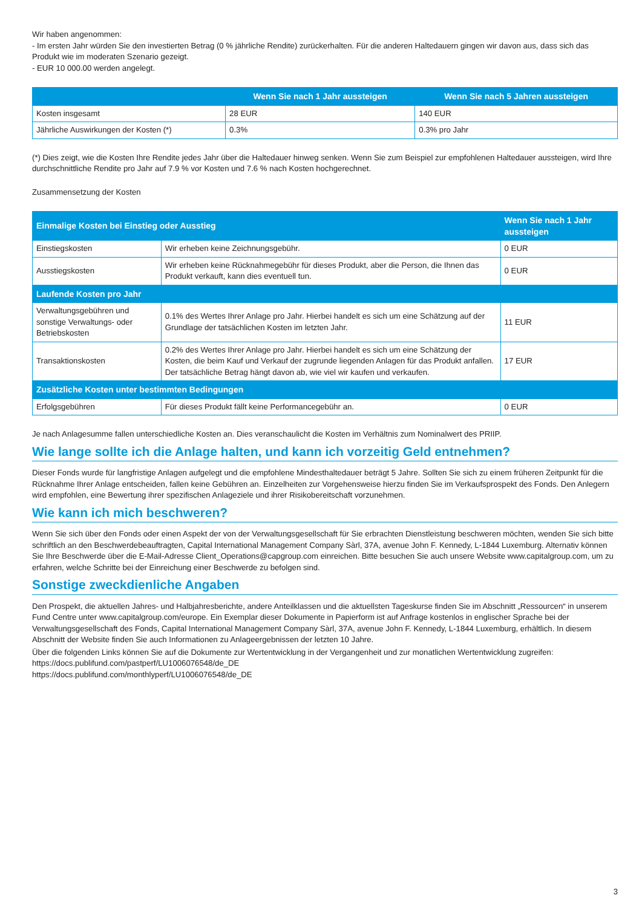Wir haben angenommen:
- Im ersten Jahr würden Sie den investierten Betrag (0 % jährliche Rendite) zurückerhalten. Für die anderen Haltedauern gingen wir davon aus, dass sich das Produkt wie im moderaten Szenario gezeigt.
- EUR 10 000.00 werden angelegt.
| | Wenn Sie nach 1 Jahr aussteigen | Wenn Sie nach 5 Jahren aussteigen |
| --- | --- | --- |
| Kosten insgesamt | 28 EUR | 140 EUR |
| Jährliche Auswirkungen der Kosten (*) | 0.3% | 0.3% pro Jahr |
(*) Dies zeigt, wie die Kosten Ihre Rendite jedes Jahr über die Haltedauer hinweg senken. Wenn Sie zum Beispiel zur empfohlenen Haltedauer aussteigen, wird Ihre durchschnittliche Rendite pro Jahr auf 7.9 % vor Kosten und 7.6 % nach Kosten hochgerechnet.
Zusammensetzung der Kosten
| Einmalige Kosten bei Einstieg oder Ausstieg | | Wenn Sie nach 1 Jahr aussteigen |
| --- | --- | --- |
| Einstiegskosten | Wir erheben keine Zeichnungsgebühr. | 0 EUR |
| Ausstiegskosten | Wir erheben keine Rücknahmegebühr für dieses Produkt, aber die Person, die Ihnen das Produkt verkauft, kann dies eventuell tun. | 0 EUR |
| Laufende Kosten pro Jahr | | |
| Verwaltungsgebühren und sonstige Verwaltungs- oder Betriebskosten | 0.1% des Wertes Ihrer Anlage pro Jahr. Hierbei handelt es sich um eine Schätzung auf der Grundlage der tatsächlichen Kosten im letzten Jahr. | 11 EUR |
| Transaktionskosten | 0.2% des Wertes Ihrer Anlage pro Jahr. Hierbei handelt es sich um eine Schätzung der Kosten, die beim Kauf und Verkauf der zugrunde liegenden Anlagen für das Produkt anfallen. Der tatsächliche Betrag hängt davon ab, wie viel wir kaufen und verkaufen. | 17 EUR |
| Zusätzliche Kosten unter bestimmten Bedingungen | | |
| Erfolgsgebühren | Für dieses Produkt fällt keine Performancegebühr an. | 0 EUR |
Je nach Anlagesumme fallen unterschiedliche Kosten an. Dies veranschaulicht die Kosten im Verhältnis zum Nominalwert des PRIIP.
Wie lange sollte ich die Anlage halten, und kann ich vorzeitig Geld entnehmen?
Dieser Fonds wurde für langfristige Anlagen aufgelegt und die empfohlene Mindesthaltedauer beträgt 5 Jahre. Sollten Sie sich zu einem früheren Zeitpunkt für die Rücknahme Ihrer Anlage entscheiden, fallen keine Gebühren an. Einzelheiten zur Vorgehensweise hierzu finden Sie im Verkaufsprospekt des Fonds. Den Anlegern wird empfohlen, eine Bewertung ihrer spezifischen Anlageziele und ihrer Risikobereitschaft vorzunehmen.
Wie kann ich mich beschweren?
Wenn Sie sich über den Fonds oder einen Aspekt der von der Verwaltungsgesellschaft für Sie erbrachten Dienstleistung beschweren möchten, wenden Sie sich bitte schriftlich an den Beschwerdebeauftragten, Capital International Management Company Sàrl, 37A, avenue John F. Kennedy, L-1844 Luxemburg. Alternativ können Sie Ihre Beschwerde über die E-Mail-Adresse Client_Operations@capgroup.com einreichen. Bitte besuchen Sie auch unsere Website www.capitalgroup.com, um zu erfahren, welche Schritte bei der Einreichung einer Beschwerde zu befolgen sind.
Sonstige zweckdienliche Angaben
Den Prospekt, die aktuellen Jahres- und Halbjahresberichte, andere Anteilklassen und die aktuellsten Tageskurse finden Sie im Abschnitt „Ressourcen“ in unserem Fund Centre unter www.capitalgroup.com/europe. Ein Exemplar dieser Dokumente in Papierform ist auf Anfrage kostenlos in englischer Sprache bei der Verwaltungsgesellschaft des Fonds, Capital International Management Company Sàrl, 37A, avenue John F. Kennedy, L-1844 Luxemburg, erhältlich. In diesem Abschnitt der Website finden Sie auch Informationen zu Anlageergebnissen der letzten 10 Jahre.
Über die folgenden Links können Sie auf die Dokumente zur Wertentwicklung in der Vergangenheit und zur monatlichen Wertentwicklung zugreifen:
https://docs.publifund.com/pastperf/LU1006076548/de_DE
https://docs.publifund.com/monthlyperf/LU1006076548/de_DE
3